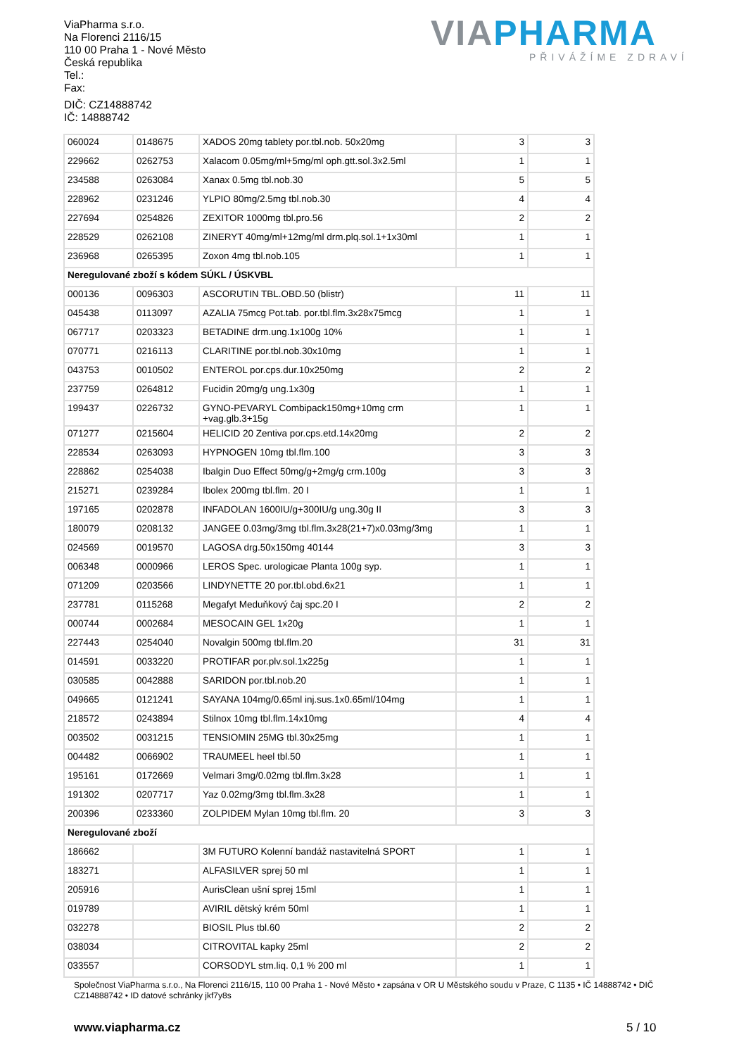ViaPharma s.r.o.
Na Florenci 2116/15
110 00 Praha 1 - Nové Město
Česká republika
Tel.:
Fax:
DIČ: CZ14888742
IČ: 14888742
VIAPHARMA
PŘIVÁŽÍME ZDRAVÍ
| 060024 | 0148675 | XADOS 20mg tablety por.tbl.nob. 50x20mg | 3 | 3 |
| 229662 | 0262753 | Xalacom 0.05mg/ml+5mg/ml oph.gtt.sol.3x2.5ml | 1 | 1 |
| 234588 | 0263084 | Xanax 0.5mg tbl.nob.30 | 5 | 5 |
| 228962 | 0231246 | YLPIO 80mg/2.5mg tbl.nob.30 | 4 | 4 |
| 227694 | 0254826 | ZEXITOR 1000mg tbl.pro.56 | 2 | 2 |
| 228529 | 0262108 | ZINERYT 40mg/ml+12mg/ml drm.plq.sol.1+1x30ml | 1 | 1 |
| 236968 | 0265395 | Zoxon 4mg tbl.nob.105 | 1 | 1 |
| Neregulované zboží s kódem SÚKL / ÚSKVBL | | | | |
| 000136 | 0096303 | ASCORUTIN TBL.OBD.50 (blistr) | 11 | 11 |
| 045438 | 0113097 | AZALIA 75mcg Pot.tab. por.tbl.flm.3x28x75mcg | 1 | 1 |
| 067717 | 0203323 | BETADINE drm.ung.1x100g 10% | 1 | 1 |
| 070771 | 0216113 | CLARITINE por.tbl.nob.30x10mg | 1 | 1 |
| 043753 | 0010502 | ENTEROL por.cps.dur.10x250mg | 2 | 2 |
| 237759 | 0264812 | Fucidin 20mg/g ung.1x30g | 1 | 1 |
| 199437 | 0226732 | GYNO-PEVARYL Combipack150mg+10mg crm +vag.glb.3+15g | 1 | 1 |
| 071277 | 0215604 | HELICID 20 Zentiva por.cps.etd.14x20mg | 2 | 2 |
| 228534 | 0263093 | HYPNOGEN 10mg tbl.flm.100 | 3 | 3 |
| 228862 | 0254038 | Ibalgin Duo Effect 50mg/g+2mg/g crm.100g | 3 | 3 |
| 215271 | 0239284 | Ibolex 200mg tbl.flm. 20 I | 1 | 1 |
| 197165 | 0202878 | INFADOLAN 1600IU/g+300IU/g ung.30g II | 3 | 3 |
| 180079 | 0208132 | JANGEE 0.03mg/3mg tbl.flm.3x28(21+7)x0.03mg/3mg | 1 | 1 |
| 024569 | 0019570 | LAGOSA drg.50x150mg 40144 | 3 | 3 |
| 006348 | 0000966 | LEROS Spec. urologicae Planta 100g syp. | 1 | 1 |
| 071209 | 0203566 | LINDYNETTE 20 por.tbl.obd.6x21 | 1 | 1 |
| 237781 | 0115268 | Megafyt Meduňkový čaj spc.20 I | 2 | 2 |
| 000744 | 0002684 | MESOCAIN GEL 1x20g | 1 | 1 |
| 227443 | 0254040 | Novalgin 500mg tbl.flm.20 | 31 | 31 |
| 014591 | 0033220 | PROTIFAR por.plv.sol.1x225g | 1 | 1 |
| 030585 | 0042888 | SARIDON por.tbl.nob.20 | 1 | 1 |
| 049665 | 0121241 | SAYANA 104mg/0.65ml inj.sus.1x0.65ml/104mg | 1 | 1 |
| 218572 | 0243894 | Stilnox 10mg tbl.flm.14x10mg | 4 | 4 |
| 003502 | 0031215 | TENSIOMIN 25MG tbl.30x25mg | 1 | 1 |
| 004482 | 0066902 | TRAUMEEL heel tbl.50 | 1 | 1 |
| 195161 | 0172669 | Velmari 3mg/0.02mg tbl.flm.3x28 | 1 | 1 |
| 191302 | 0207717 | Yaz 0.02mg/3mg tbl.flm.3x28 | 1 | 1 |
| 200396 | 0233360 | ZOLPIDEM Mylan 10mg tbl.flm. 20 | 3 | 3 |
| Neregulované zboží | | | | |
| 186662 | | 3M FUTURO Kolenní bandáž nastavitelná SPORT | 1 | 1 |
| 183271 | | ALFASILVER sprej 50 ml | 1 | 1 |
| 205916 | | AurisClean ušní sprej 15ml | 1 | 1 |
| 019789 | | AVIRIL dětský krém 50ml | 1 | 1 |
| 032278 | | BIOSIL Plus tbl.60 | 2 | 2 |
| 038034 | | CITROVITAL kapky 25ml | 2 | 2 |
| 033557 | | CORSODYL stm.liq. 0,1 % 200 ml | 1 | 1 |
Společnost ViaPharma s.r.o., Na Florenci 2116/15, 110 00 Praha 1 - Nové Město • zapsána v OR U Městského soudu v Praze, C 1135 • IČ 14888742 • DIČ CZ14888742 • ID datové schránky jkf7y8s
www.viapharma.cz 5 / 10